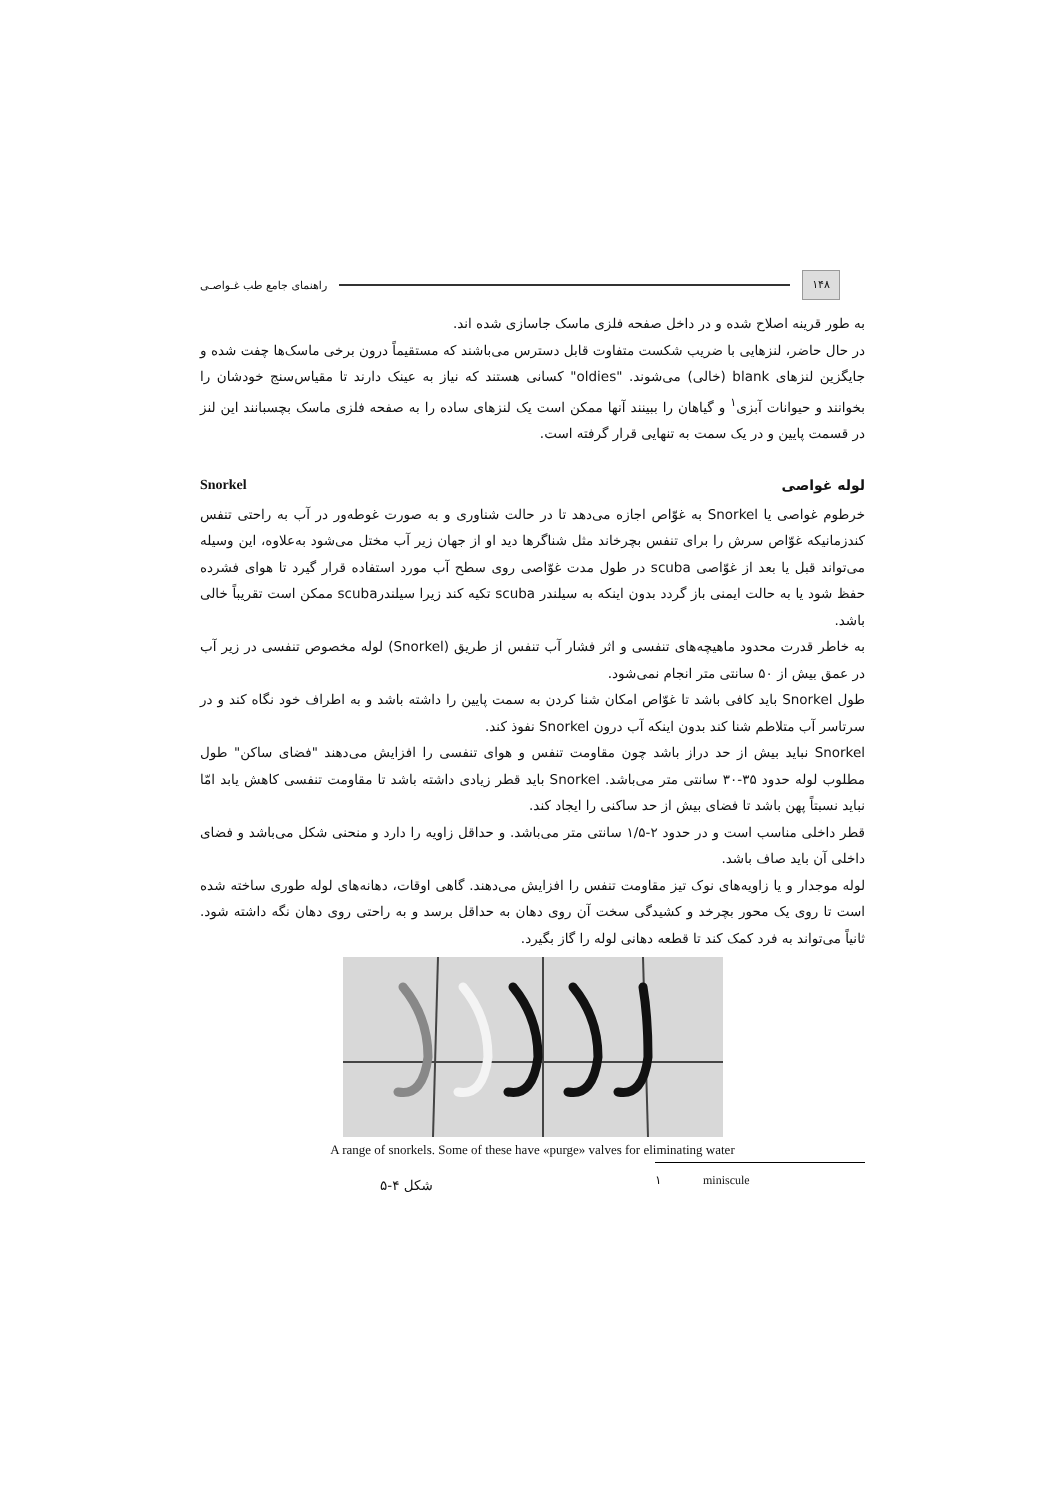۱۴۸
راهنمای جامع طب غـواصـی
به طور قرینه اصلاح شده و در داخل صفحه فلزی ماسک جاسازی شده اند.
در حال حاضر، لنزهایی با ضریب شکست متفاوت قابل دسترس می‌باشند که مستقیماً درون برخی ماسک‌ها چفت شده و جایگزین لنزهای blank (خالی) می‌شوند. "oldies" کسانی هستند که نیاز به عینک دارند تا مقیاس‌سنج خودشان را بخوانند و حیوانات آبزی<sup>۱</sup> و گیاهان را ببینند آنها ممکن است یک لنزهای ساده را به صفحه فلزی ماسک بچسبانند این لنز در قسمت پایین و در یک سمت به تنهایی قرار گرفته است.
لوله غواصی Snorkel
خرطوم غواصی یا Snorkel به غوّاص اجازه می‌دهد تا در حالت شناوری و به صورت غوطه‌ور در آب به راحتی تنفس کندزمانیکه غوّاص سرش را برای تنفس بچرخاند مثل شناگرها دید او از جهان زیر آب مختل می‌شود به‌علاوه، این وسیله می‌تواند قبل یا بعد از غوّاصی scuba در طول مدت غوّاصی روی سطح آب مورد استفاده قرار گیرد تا هوای فشرده حفظ شود یا به حالت ایمنی باز گردد بدون اینکه به سیلندر scuba تکیه کند زیرا سیلندرscuba ممکن است تقریباً خالی باشد.
به خاطر قدرت محدود ماهیچه‌های تنفسی و اثر فشار آب تنفس از طریق (Snorkel) لوله مخصوص تنفسی در زیر آب در عمق بیش از ۵۰ سانتی متر انجام نمی‌شود.
طول Snorkel باید کافی باشد تا غوّاص امکان شنا کردن به سمت پایین را داشته باشد و به اطراف خود نگاه کند و در سرتاسر آب متلاطم شنا کند بدون اینکه آب درون Snorkel نفوذ کند.
Snorkel نباید بیش از حد دراز باشد چون مقاومت تنفس و هوای تنفسی را افزایش می‌دهند "فضای ساکن" طول مطلوب لوله حدود ۳۵-۳۰ سانتی متر می‌باشد. Snorkel باید قطر زیادی داشته باشد تا مقاومت تنفسی کاهش یابد امّا نباید نسبتاً پهن باشد تا فضای بیش از حد ساکنی را ایجاد کند.
قطر داخلی مناسب است و در حدود ۲-۱/۵ سانتی متر می‌باشد. و حداقل زاویه را دارد و منحنی شکل می‌باشد و فضای داخلی آن باید صاف باشد.
لوله موجدار و یا زاویه‌های نوک تیز مقاومت تنفس را افزایش می‌دهند. گاهی اوقات، دهانه‌های لوله طوری ساخته شده است تا روی یک محور بچرخد و کشیدگی سخت آن روی دهان به حداقل برسد و به راحتی روی دهان نگه داشته شود. ثانیاً می‌تواند به فرد کمک کند تا قطعه دهانی لوله را گاز بگیرد.
A range of snorkels. Some of these have «purge» valves for eliminating water
۱ miniscule
شکل ۴-۵